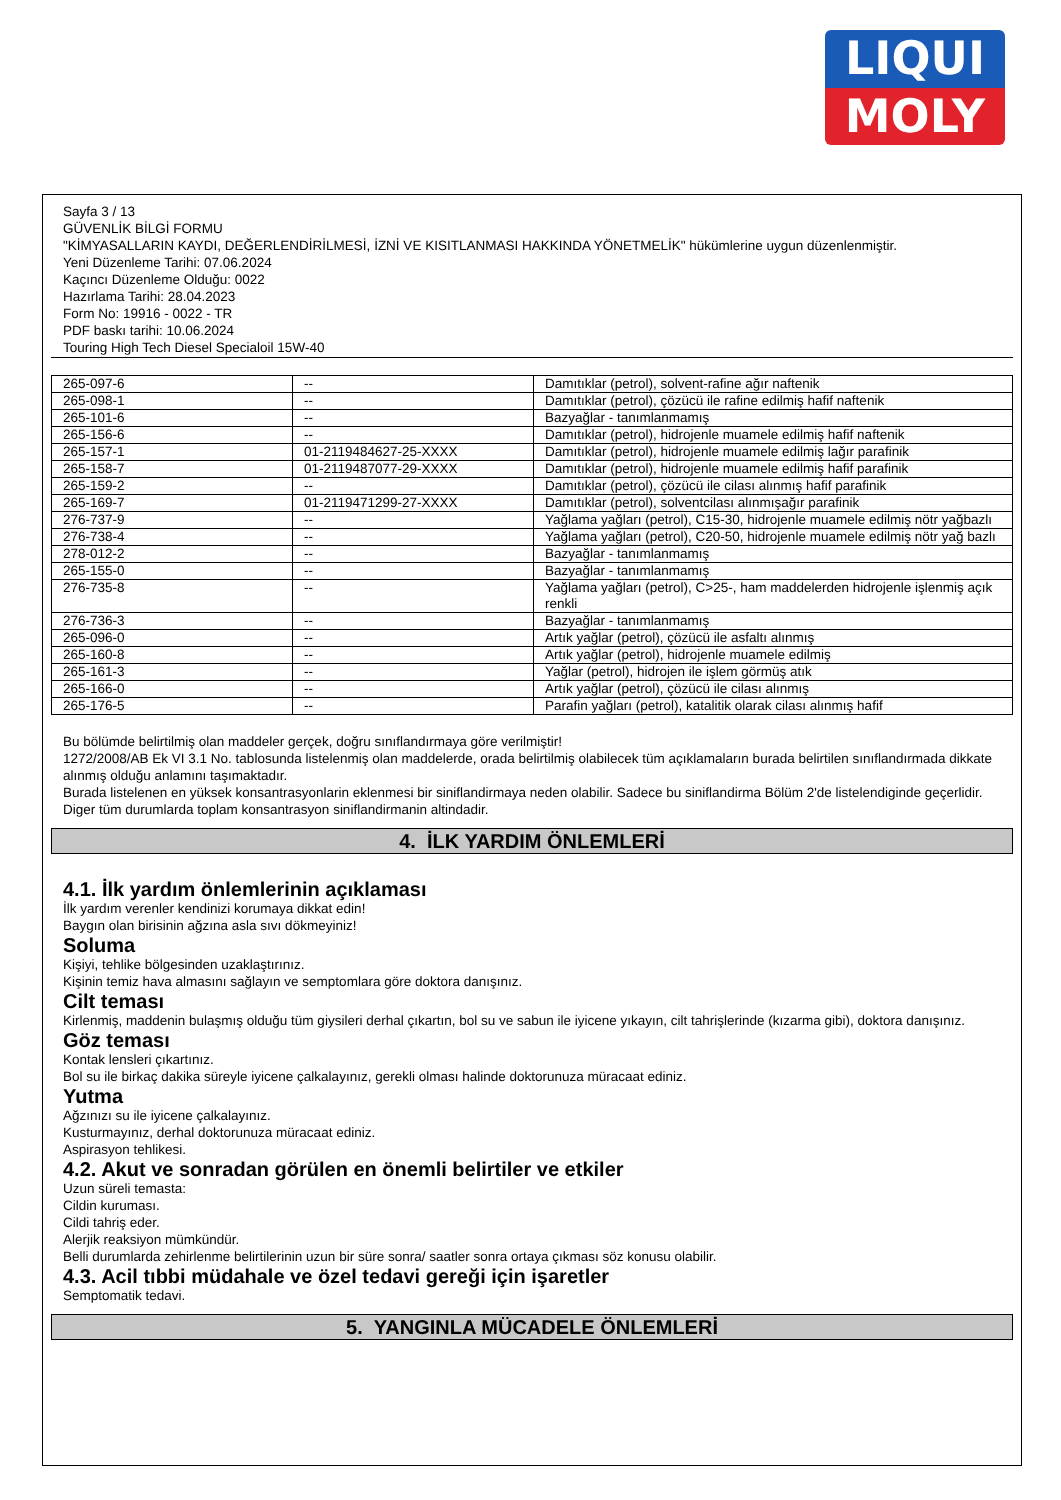LIQUI
MOLY
Sayfa 3 / 13
GÜVENLİK BİLGİ FORMU
"KİMYASALLARIN KAYDI, DEĞERLENDİRİLMESİ, İZNİ VE KISITLANMASI HAKKINDA YÖNETMELİK" hükümlerine uygun düzenlenmiştir.
Yeni Düzenleme Tarihi: 07.06.2024
Kaçıncı Düzenleme Olduğu: 0022
Hazırlama Tarihi: 28.04.2023
Form No: 19916 - 0022 - TR
PDF baskı tarihi: 10.06.2024
Touring High Tech Diesel Specialoil 15W-40
| 265-097-6 | -- | Damıtıklar (petrol), solvent-rafine ağır naftenik |
| 265-098-1 | -- | Damıtıklar (petrol), çözücü ile rafine edilmiş hafif naftenik |
| 265-101-6 | -- | Bazyağlar - tanımlanmamış |
| 265-156-6 | -- | Damıtıklar (petrol), hidrojenle muamele edilmiş hafif naftenik |
| 265-157-1 | 01-2119484627-25-XXXX | Damıtıklar (petrol), hidrojenle muamele edilmiş lağır parafinik |
| 265-158-7 | 01-2119487077-29-XXXX | Damıtıklar (petrol), hidrojenle muamele edilmiş hafif parafinik |
| 265-159-2 | -- | Damıtıklar (petrol), çözücü ile cilası alınmış hafif parafinik |
| 265-169-7 | 01-2119471299-27-XXXX | Damıtıklar (petrol), solventcilası alınmışağır parafinik |
| 276-737-9 | -- | Yağlama yağları (petrol), C15-30, hidrojenle muamele edilmiş nötr yağbazlı |
| 276-738-4 | -- | Yağlama yağları (petrol), C20-50, hidrojenle muamele edilmiş nötr yağ bazlı |
| 278-012-2 | -- | Bazyağlar - tanımlanmamış |
| 265-155-0 | -- | Bazyağlar - tanımlanmamış |
| 276-735-8 | -- | Yağlama yağları (petrol), C>25-, ham maddelerden hidrojenle işlenmiş açık renkli |
| 276-736-3 | -- | Bazyağlar - tanımlanmamış |
| 265-096-0 | -- | Artık yağlar (petrol), çözücü ile asfaltı alınmış |
| 265-160-8 | -- | Artık yağlar (petrol), hidrojenle muamele edilmiş |
| 265-161-3 | -- | Yağlar (petrol), hidrojen ile işlem görmüş atık |
| 265-166-0 | -- | Artık yağlar (petrol), çözücü ile cilası alınmış |
| 265-176-5 | -- | Parafin yağları (petrol), katalitik olarak cilası alınmış hafif |
Bu bölümde belirtilmiş olan maddeler gerçek, doğru sınıflandırmaya göre verilmiştir!
1272/2008/AB Ek VI 3.1 No. tablosunda listelenmiş olan maddelerde, orada belirtilmiş olabilecek tüm açıklamaların burada belirtilen sınıflandırmada dikkate alınmış olduğu anlamını taşımaktadır.
Burada listelenen en yüksek konsantrasyonlarin eklenmesi bir siniflandirmaya neden olabilir. Sadece bu siniflandirma Bölüm 2'de listelendiginde geçerlidir. Diger tüm durumlarda toplam konsantrasyon siniflandirmanin altindadir.
4. İLK YARDIM ÖNLEMLERİ
4.1. İlk yardım önlemlerinin açıklaması
İlk yardım verenler kendinizi korumaya dikkat edin!
Baygın olan birisinin ağzına asla sıvı dökmeyiniz!
Soluma
Kişiyi, tehlike bölgesinden uzaklaştırınız.
Kişinin temiz hava almasını sağlayın ve semptomlara göre doktora danışınız.
Cilt teması
Kirlenmiş, maddenin bulaşmış olduğu tüm giysileri derhal çıkartın, bol su ve sabun ile iyicene yıkayın, cilt tahrişlerinde (kızarma gibi), doktora danışınız.
Göz teması
Kontak lensleri çıkartınız.
Bol su ile birkaç dakika süreyle iyicene çalkalayınız, gerekli olması halinde doktorunuza müracaat ediniz.
Yutma
Ağzınızı su ile iyicene çalkalayınız.
Kusturmayınız, derhal doktorunuza müracaat ediniz.
Aspirasyon tehlikesi.
4.2. Akut ve sonradan görülen en önemli belirtiler ve etkiler
Uzun süreli temasta:
Cildin kuruması.
Cildi tahriş eder.
Alerjik reaksiyon mümkündür.
Belli durumlarda zehirlenme belirtilerinin uzun bir süre sonra/ saatler sonra ortaya çıkması söz konusu olabilir.
4.3. Acil tıbbi müdahale ve özel tedavi gereği için işaretler
Semptomatik tedavi.
5. YANGINLA MÜCADELE ÖNLEMLERİ